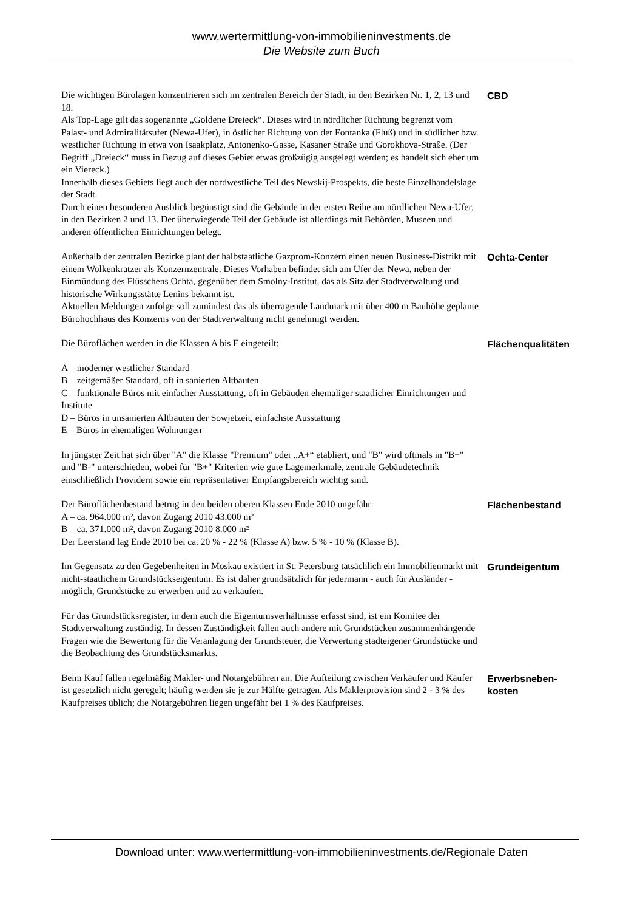www.wertermittlung-von-immobilieninvestments.de
Die Website zum Buch
Die wichtigen Bürolagen konzentrieren sich im zentralen Bereich der Stadt, in den Bezirken Nr. 1, 2, 13 und 18.
Als Top-Lage gilt das sogenannte „Goldene Dreieck“. Dieses wird in nördlicher Richtung begrenzt vom Palast- und Admiralitätsufer (Newa-Ufer), in östlicher Richtung von der Fontanka (Fluß) und in südlicher bzw. westlicher Richtung in etwa von Isaakplatz, Antonenko-Gasse, Kasaner Straße und Gorokhova-Straße. (Der Begriff „Dreieck“ muss in Bezug auf dieses Gebiet etwas großzügig ausgelegt werden; es handelt sich eher um ein Viereck.)
Innerhalb dieses Gebiets liegt auch der nordwestliche Teil des Newskij-Prospekts, die beste Einzelhandelslage der Stadt.
Durch einen besonderen Ausblick begünstigt sind die Gebäude in der ersten Reihe am nördlichen Newa-Ufer, in den Bezirken 2 und 13. Der überwiegende Teil der Gebäude ist allerdings mit Behörden, Museen und anderen öffentlichen Einrichtungen belegt.
CBD
Außerhalb der zentralen Bezirke plant der halbstaatliche Gazprom-Konzern einen neuen Business-Distrikt mit einem Wolkenkratzer als Konzernzentrale. Dieses Vorhaben befindet sich am Ufer der Newa, neben der Einmündung des Flüsschens Ochta, gegenüber dem Smolny-Institut, das als Sitz der Stadtverwaltung und historische Wirkungsstätte Lenins bekannt ist.
Aktuellen Meldungen zufolge soll zumindest das als überragende Landmark mit über 400 m Bauhöhe geplante Bürohochhaus des Konzerns von der Stadtverwaltung nicht genehmigt werden.
Ochta-Center
Die Büroflächen werden in die Klassen A bis E eingeteilt:
A – moderner westlicher Standard
B – zeitgemäßer Standard, oft in sanierten Altbauten
C – funktionale Büros mit einfacher Ausstattung, oft in Gebäuden ehemaliger staatlicher Einrichtungen und Institute
D – Büros in unsanierten Altbauten der Sowjetzeit, einfachste Ausstattung
E – Büros in ehemaligen Wohnungen
In jüngster Zeit hat sich über "A" die Klasse "Premium" oder „A+“ etabliert, und "B" wird oftmals in "B+" und "B-" unterschieden, wobei für "B+" Kriterien wie gute Lagemerkmale, zentrale Gebäudetechnik einschließlich Providern sowie ein repräsentativer Empfangsbereich wichtig sind.
Flächenqualitäten
Der Büroflächenbestand betrug in den beiden oberen Klassen Ende 2010 ungefähr:
A – ca. 964.000 m², davon Zugang 2010 43.000 m²
B – ca. 371.000 m², davon Zugang 2010 8.000 m²
Der Leerstand lag Ende 2010 bei ca. 20 % - 22 % (Klasse A) bzw. 5 % - 10 % (Klasse B).
Flächenbestand
Im Gegensatz zu den Gegebenheiten in Moskau existiert in St. Petersburg tatsächlich ein Immobilienmarkt mit nicht-staatlichem Grundstückseigentum. Es ist daher grundsätzlich für jedermann - auch für Ausländer - möglich, Grundstücke zu erwerben und zu verkaufen.
Für das Grundstücksregister, in dem auch die Eigentumsverhältnisse erfasst sind, ist ein Komitee der Stadtverwaltung zuständig. In dessen Zuständigkeit fallen auch andere mit Grundstücken zusammenhängende Fragen wie die Bewertung für die Veranlagung der Grundsteuer, die Verwertung stadteigener Grundstücke und die Beobachtung des Grundstücksmarkts.
Grundeigentum
Beim Kauf fallen regelmäßig Makler- und Notargebühren an. Die Aufteilung zwischen Verkäufer und Käufer ist gesetzlich nicht geregelt; häufig werden sie je zur Hälfte getragen. Als Maklerprovision sind 2 - 3 % des Kaufpreises üblich; die Notargebühren liegen ungefähr bei 1 % des Kaufpreises.
Erwerbsneben-
kosten
Download unter: www.wertermittlung-von-immobilieninvestments.de/Regionale Daten